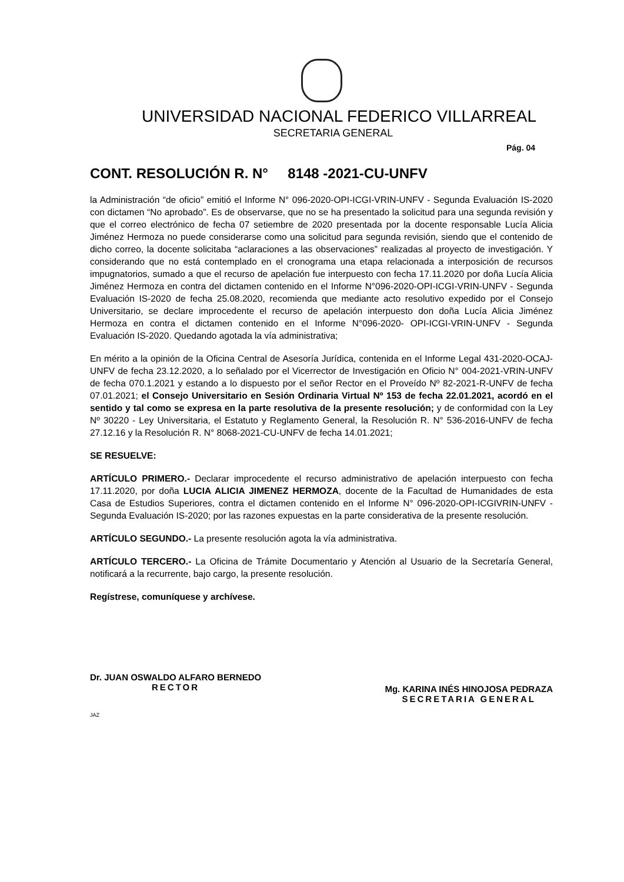UNIVERSIDAD NACIONAL FEDERICO VILLARREAL
SECRETARIA GENERAL
Pág. 04
CONT. RESOLUCIÓN R. N° 8148 -2021-CU-UNFV
la Administración “de oficio” emitió el Informe N° 096-2020-OPI-ICGI-VRIN-UNFV - Segunda Evaluación IS-2020 con dictamen “No aprobado”. Es de observarse, que no se ha presentado la solicitud para una segunda revisión y que el correo electrónico de fecha 07 setiembre de 2020 presentada por la docente responsable Lucía Alicia Jiménez Hermoza no puede considerarse como una solicitud para segunda revisión, siendo que el contenido de dicho correo, la docente solicitaba “aclaraciones a las observaciones” realizadas al proyecto de investigación. Y considerando que no está contemplado en el cronograma una etapa relacionada a interposición de recursos impugnatorios, sumado a que el recurso de apelación fue interpuesto con fecha 17.11.2020 por doña Lucía Alicia Jiménez Hermoza en contra del dictamen contenido en el Informe N°096-2020-OPI-ICGI-VRIN-UNFV - Segunda Evaluación IS-2020 de fecha 25.08.2020, recomienda que mediante acto resolutivo expedido por el Consejo Universitario, se declare improcedente el recurso de apelación interpuesto don doña Lucía Alicia Jiménez Hermoza en contra el dictamen contenido en el Informe N°096-2020- OPI-ICGI-VRIN-UNFV - Segunda Evaluación IS-2020. Quedando agotada la vía administrativa;
En mérito a la opinión de la Oficina Central de Asesoría Jurídica, contenida en el Informe Legal 431-2020-OCAJ-UNFV de fecha 23.12.2020, a lo señalado por el Vicerrector de Investigación en Oficio N° 004-2021-VRIN-UNFV de fecha 070.1.2021 y estando a lo dispuesto por el señor Rector en el Proveído Nº 82-2021-R-UNFV de fecha 07.01.2021; el Consejo Universitario en Sesión Ordinaria Virtual Nº 153 de fecha 22.01.2021, acordó en el sentido y tal como se expresa en la parte resolutiva de la presente resolución; y de conformidad con la Ley Nº 30220 - Ley Universitaria, el Estatuto y Reglamento General, la Resolución R. N° 536-2016-UNFV de fecha 27.12.16 y la Resolución R. N° 8068-2021-CU-UNFV de fecha 14.01.2021;
SE RESUELVE:
ARTÍCULO PRIMERO.- Declarar improcedente el recurso administrativo de apelación interpuesto con fecha 17.11.2020, por doña LUCIA ALICIA JIMENEZ HERMOZA, docente de la Facultad de Humanidades de esta Casa de Estudios Superiores, contra el dictamen contenido en el Informe N° 096-2020-OPI-ICGIVRIN-UNFV - Segunda Evaluación IS-2020; por las razones expuestas en la parte considerativa de la presente resolución.
ARTÍCULO SEGUNDO.- La presente resolución agota la vía administrativa.
ARTÍCULO TERCERO.- La Oficina de Trámite Documentario y Atención al Usuario de la Secretaría General, notificará a la recurrente, bajo cargo, la presente resolución.
Regístrese, comuníquese y archívese.
Dr. JUAN OSWALDO ALFARO BERNEDO
RECTOR
Mg. KARINA INÉS HINOJOSA PEDRAZA
SECRETARIA GENERAL
JAZ